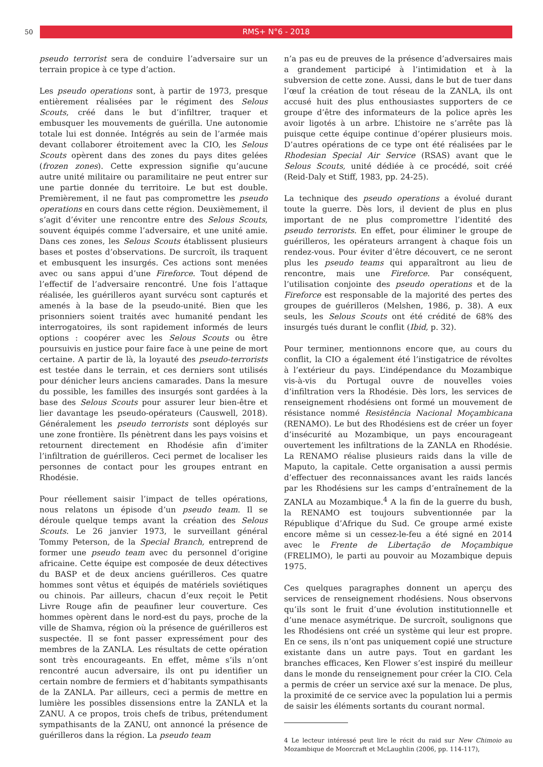50
RMS+ N°6 - 2018
pseudo terrorist sera de conduire l’adversaire sur un terrain propice à ce type d’action.
Les pseudo operations sont, à partir de 1973, presque entièrement réalisées par le régiment des Selous Scouts, créé dans le but d’infiltrer, traquer et embusquer les mouvements de guérilla. Une autonomie totale lui est donnée. Intégrés au sein de l’armée mais devant collaborer étroitement avec la CIO, les Selous Scouts opèrent dans des zones du pays dites gelées (frozen zones). Cette expression signifie qu’aucune autre unité militaire ou paramilitaire ne peut entrer sur une partie donnée du territoire. Le but est double. Premièrement, il ne faut pas compromettre les pseudo operations en cours dans cette région. Deuxièmement, il s’agit d’éviter une rencontre entre des Selous Scouts, souvent équipés comme l’adversaire, et une unité amie. Dans ces zones, les Selous Scouts établissent plusieurs bases et postes d’observations. De surcroît, ils traquent et embusquent les insurgés. Ces actions sont menées avec ou sans appui d’une Fireforce. Tout dépend de l’effectif de l’adversaire rencontré. Une fois l’attaque réalisée, les guérilleros ayant survécu sont capturés et amenés à la base de la pseudo-unité. Bien que les prisonniers soient traités avec humanité pendant les interrogatoires, ils sont rapidement informés de leurs options : coopérer avec les Selous Scouts ou être poursuivis en justice pour faire face à une peine de mort certaine. A partir de là, la loyauté des pseudo-terrorists est testée dans le terrain, et ces derniers sont utilisés pour dénicher leurs anciens camarades. Dans la mesure du possible, les familles des insurgés sont gardées à la base des Selous Scouts pour assurer leur bien-être et lier davantage les pseudo-opérateurs (Causwell, 2018). Généralement les pseudo terrorists sont déployés sur une zone frontière. Ils pénètrent dans les pays voisins et retournent directement en Rhodésie afin d’imiter l’infiltration de guérilleros. Ceci permet de localiser les personnes de contact pour les groupes entrant en Rhodésie.
Pour réellement saisir l’impact de telles opérations, nous relatons un épisode d’un pseudo team. Il se déroule quelque temps avant la création des Selous Scouts. Le 26 janvier 1973, le surveillant général Tommy Peterson, de la Special Branch, entreprend de former une pseudo team avec du personnel d’origine africaine. Cette équipe est composée de deux détectives du BASP et de deux anciens guérilleros. Ces quatre hommes sont vêtus et équipés de matériels soviétiques ou chinois. Par ailleurs, chacun d’eux reçoit le Petit Livre Rouge afin de peaufiner leur couverture. Ces hommes opèrent dans le nord-est du pays, proche de la ville de Shamva, région où la présence de guérilleros est suspectée. Il se font passer expressément pour des membres de la ZANLA. Les résultats de cette opération sont très encourageants. En effet, même s’ils n’ont rencontré aucun adversaire, ils ont pu identifier un certain nombre de fermiers et d’habitants sympathisants de la ZANLA. Par ailleurs, ceci a permis de mettre en lumière les possibles dissensions entre la ZANLA et la ZANU. A ce propos, trois chefs de tribus, prétendument sympathisants de la ZANU, ont annoncé la présence de guérilleros dans la région. La pseudo team
n’a pas eu de preuves de la présence d’adversaires mais a grandement participé à l’intimidation et à la subversion de cette zone. Aussi, dans le but de tuer dans l’œuf la création de tout réseau de la ZANLA, ils ont accusé huit des plus enthousiastes supporters de ce groupe d’être des informateurs de la police après les avoir ligotés à un arbre. L’histoire ne s’arrête pas là puisque cette équipe continue d’opérer plusieurs mois. D’autres opérations de ce type ont été réalisées par le Rhodesian Special Air Service (RSAS) avant que le Selous Scouts, unité dédiée à ce procédé, soit créé (Reid-Daly et Stiff, 1983, pp. 24-25).
La technique des pseudo operations a évolué durant toute la guerre. Dès lors, il devient de plus en plus important de ne plus compromettre l’identité des pseudo terrorists. En effet, pour éliminer le groupe de guérilleros, les opérateurs arrangent à chaque fois un rendez-vous. Pour éviter d’être découvert, ce ne seront plus les pseudo teams qui apparaîtront au lieu de rencontre, mais une Fireforce. Par conséquent, l’utilisation conjointe des pseudo operations et de la Fireforce est responsable de la majorité des pertes des groupes de guérilleros (Melshen, 1986, p. 38). A eux seuls, les Selous Scouts ont été crédité de 68% des insurgés tués durant le conflit (Ibid, p. 32).
Pour terminer, mentionnons encore que, au cours du conflit, la CIO a également été l’instigatrice de révoltes à l’extérieur du pays. L’indépendance du Mozambique vis-à-vis du Portugal ouvre de nouvelles voies d’infiltration vers la Rhodésie. Dès lors, les services de renseignement rhodésiens ont formé un mouvement de résistance nommé Resistência Nacional Moçambicana (RENAMO). Le but des Rhodésiens est de créer un foyer d’insécurité au Mozambique, un pays encourageant ouvertement les infiltrations de la ZANLA en Rhodésie. La RENAMO réalise plusieurs raids dans la ville de Maputo, la capitale. Cette organisation a aussi permis d’effectuer des reconnaissances avant les raids lancés par les Rhodésiens sur les camps d’entraînement de la ZANLA au Mozambique.<sup>4</sup> A la fin de la guerre du bush, la RENAMO est toujours subventionnée par la République d’Afrique du Sud. Ce groupe armé existe encore même si un cessez-le-feu a été signé en 2014 avec le Frente de Libertação de Moçambique (FRELIMO), le parti au pouvoir au Mozambique depuis 1975.
Ces quelques paragraphes donnent un aperçu des services de renseignement rhodésiens. Nous observons qu’ils sont le fruit d’une évolution institutionnelle et d’une menace asymétrique. De surcroît, soulignons que les Rhodésiens ont créé un système qui leur est propre. En ce sens, ils n’ont pas uniquement copié une structure existante dans un autre pays. Tout en gardant les branches efficaces, Ken Flower s’est inspiré du meilleur dans le monde du renseignement pour créer la CIO. Cela a permis de créer un service axé sur la menace. De plus, la proximité de ce service avec la population lui a permis de saisir les éléments sortants du courant normal.
4 Le lecteur intéressé peut lire le récit du raid sur New Chimoio au Mozambique de Moorcraft et McLaughlin (2006, pp. 114-117),